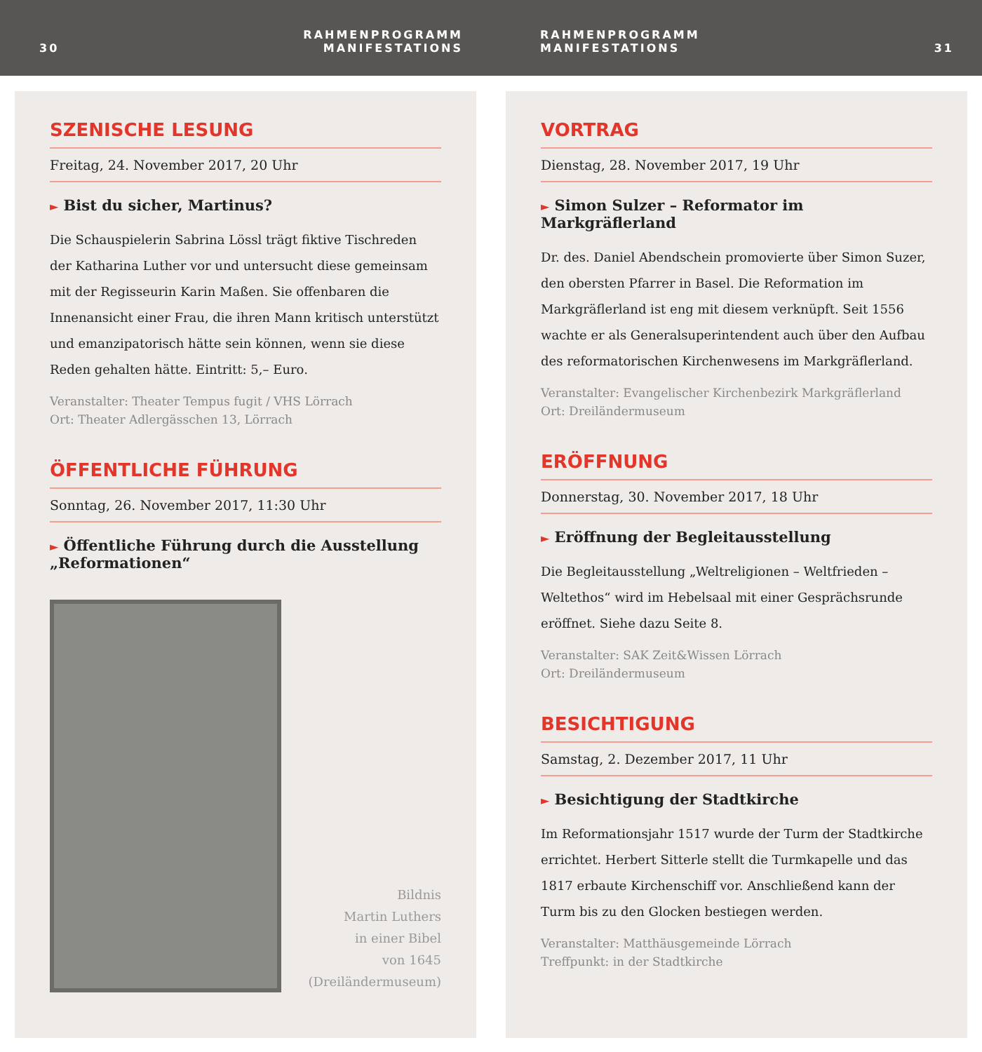30 RAHMENPROGRAMM
MANIFESTATIONS
RAHMENPROGRAMM
MANIFESTATIONS 31
SZENISCHE LESUNG
Freitag, 24. November 2017, 20 Uhr
► Bist du sicher, Martinus?
Die Schauspielerin Sabrina Lössl trägt fiktive Tischreden der Katharina Luther vor und untersucht diese gemeinsam mit der Regisseurin Karin Maßen. Sie offenbaren die Innenansicht einer Frau, die ihren Mann kritisch unterstützt und emanzipatorisch hätte sein können, wenn sie diese Reden gehalten hätte. Eintritt: 5,– Euro.
Veranstalter: Theater Tempus fugit / VHS Lörrach
Ort: Theater Adlergässchen 13, Lörrach
ÖFFENTLICHE FÜHRUNG
Sonntag, 26. November 2017, 11:30 Uhr
► Öffentliche Führung durch die Ausstellung „Reformationen“
Bildnis
Martin Luthers
in einer Bibel
von 1645
(Dreiländermuseum)
VORTRAG
Dienstag, 28. November 2017, 19 Uhr
► Simon Sulzer – Reformator im Markgräflerland
Dr. des. Daniel Abendschein promovierte über Simon Suzer, den obersten Pfarrer in Basel. Die Reformation im Markgräflerland ist eng mit diesem verknüpft. Seit 1556 wachte er als Generalsuperintendent auch über den Aufbau des reformatorischen Kirchenwesens im Markgräflerland.
Veranstalter: Evangelischer Kirchenbezirk Markgräflerland
Ort: Dreiländermuseum
ERÖFFNUNG
Donnerstag, 30. November 2017, 18 Uhr
► Eröffnung der Begleitausstellung
Die Begleitausstellung „Weltreligionen – Weltfrieden – Weltethos“ wird im Hebelsaal mit einer Gesprächsrunde eröffnet. Siehe dazu Seite 8.
Veranstalter: SAK Zeit&Wissen Lörrach
Ort: Dreiländermuseum
BESICHTIGUNG
Samstag, 2. Dezember 2017, 11 Uhr
► Besichtigung der Stadtkirche
Im Reformationsjahr 1517 wurde der Turm der Stadtkirche errichtet. Herbert Sitterle stellt die Turmkapelle und das 1817 erbaute Kirchenschiff vor. Anschließend kann der Turm bis zu den Glocken bestiegen werden.
Veranstalter: Matthäusgemeinde Lörrach
Treffpunkt: in der Stadtkirche